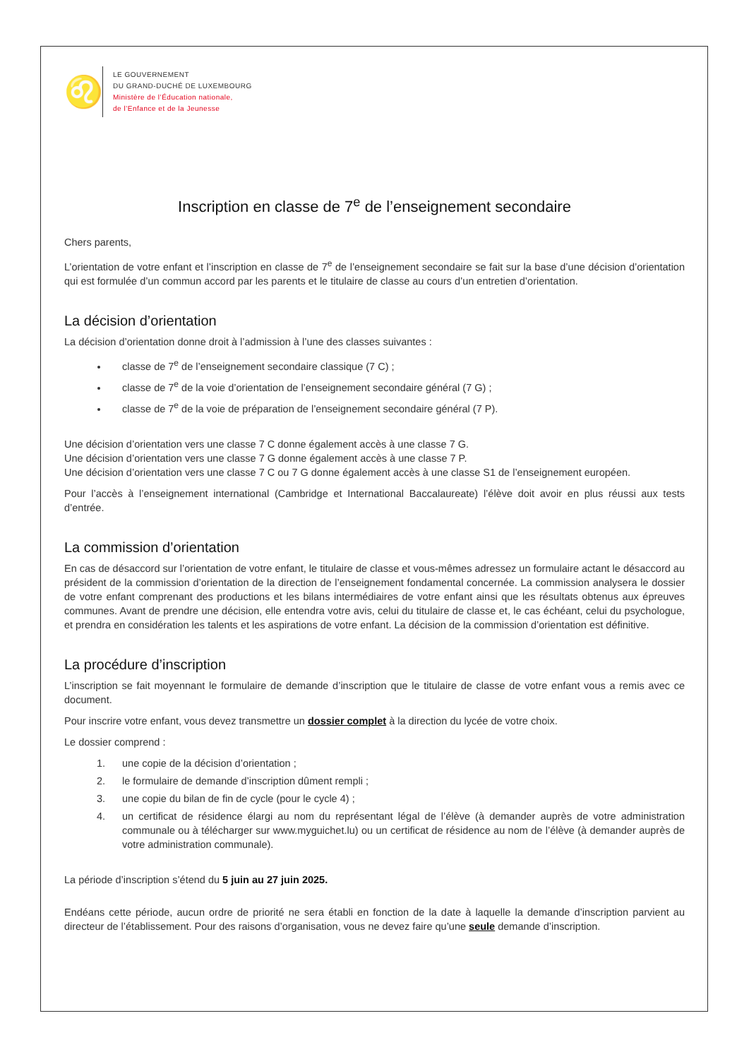♌
LE GOUVERNEMENT
DU GRAND-DUCHÉ DE LUXEMBOURG
Ministère de l’Éducation nationale,
de l’Enfance et de la Jeunesse
Inscription en classe de 7<sup>e</sup> de l’enseignement secondaire
Chers parents,
L’orientation de votre enfant et l’inscription en classe de 7<sup>e</sup> de l’enseignement secondaire se fait sur la base d’une décision d’orientation qui est formulée d’un commun accord par les parents et le titulaire de classe au cours d’un entretien d’orientation.
La décision d’orientation
La décision d’orientation donne droit à l’admission à l’une des classes suivantes :
classe de 7<sup>e</sup> de l’enseignement secondaire classique (7 C) ;
classe de 7<sup>e</sup> de la voie d’orientation de l’enseignement secondaire général (7 G) ;
classe de 7<sup>e</sup> de la voie de préparation de l’enseignement secondaire général (7 P).
Une décision d’orientation vers une classe 7 C donne également accès à une classe 7 G.
Une décision d’orientation vers une classe 7 G donne également accès à une classe 7 P.
Une décision d’orientation vers une classe 7 C ou 7 G donne également accès à une classe S1 de l’enseignement européen.
Pour l’accès à l’enseignement international (Cambridge et International Baccalaureate) l’élève doit avoir en plus réussi aux tests d’entrée.
La commission d’orientation
En cas de désaccord sur l’orientation de votre enfant, le titulaire de classe et vous-mêmes adressez un formulaire actant le désaccord au président de la commission d’orientation de la direction de l’enseignement fondamental concernée. La commission analysera le dossier de votre enfant comprenant des productions et les bilans intermédiaires de votre enfant ainsi que les résultats obtenus aux épreuves communes. Avant de prendre une décision, elle entendra votre avis, celui du titulaire de classe et, le cas échéant, celui du psychologue, et prendra en considération les talents et les aspirations de votre enfant. La décision de la commission d’orientation est définitive.
La procédure d’inscription
L’inscription se fait moyennant le formulaire de demande d’inscription que le titulaire de classe de votre enfant vous a remis avec ce document.
Pour inscrire votre enfant, vous devez transmettre un dossier complet à la direction du lycée de votre choix.
Le dossier comprend :
1. une copie de la décision d’orientation ;
2. le formulaire de demande d’inscription dûment rempli ;
3. une copie du bilan de fin de cycle (pour le cycle 4) ;
4. un certificat de résidence élargi au nom du représentant légal de l’élève (à demander auprès de votre administration communale ou à télécharger sur www.myguichet.lu) ou un certificat de résidence au nom de l’élève (à demander auprès de votre administration communale).
La période d’inscription s’étend du 5 juin au 27 juin 2025.
Endéans cette période, aucun ordre de priorité ne sera établi en fonction de la date à laquelle la demande d’inscription parvient au directeur de l’établissement. Pour des raisons d’organisation, vous ne devez faire qu’une seule demande d’inscription.